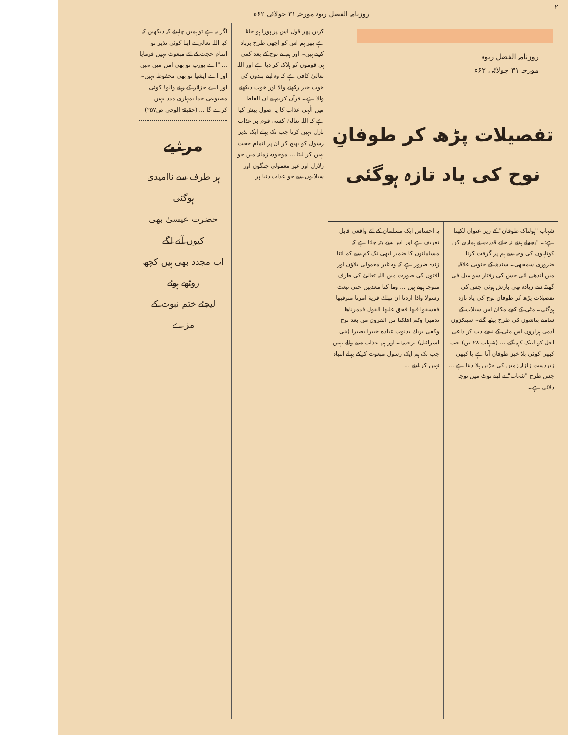۲ روزنامہ الفضل ربوہ مورخہ ۳۱ جولائی ۶۲ء
روزنامہ الفضل ربوہ
مورخہ ۳۱ جولائی ۶۲ء
تفصیلات پڑھ کر طوفانِ نوح کی یاد تازہ ہوگئی
شہاب "ہولناک طوفان" کے زیر عنوان لکھتا ہے:۔ "پچھلے ہفتے نہ جانے قدرت نے ہماری کن کوتاہیوں کی وجہ سے ہم پر گرفت کرنا ضروری سمجھی۔ سندھ کے جنوبی علاقہ میں آندھی آئی جس کی رفتار سو میل فی گھنٹہ سے زیادہ تھی بارش ہوئی جس کی تفصیلات پڑھ کر طوفان نوح کی یاد تازہ ہوگئی۔ مٹی کے کچے مکان اس سیلاب کے سامنے بتاشوں کی طرح بیٹھ گئے۔ سینکڑوں آدمی ہزاروں اس مٹی کے نیچے دب کر داعی اجل کو لبیک کہہ گئے ... (شہاب ۲۸ ص) جب کبھی کوئی بلا خیز طوفان آتا ہے یا کبھی زبردست زلزلہ زمین کی جڑیں ہلا دیتا ہے ... جس طرح "شہاب" نے اپنے نوٹ میں توجہ دلائی ہے۔
یہ احساس ایک مسلمان کے لئے واقعی قابل تعریف ہے اور اس سے پتہ چلتا ہے کہ مسلمانوں کا ضمیر ابھی تک کم سے کم اتنا زندہ ضرور ہے کہ وہ غیر معمولی بلاؤں اور آفتوں کی صورت میں اللہ تعالیٰ کی طرف متوجہ ہوتے ہیں ... وما کنا معذبین حتی نبعث رسولا واذا اردنا ان نهلك قرية امرنا مترفيها ففسقوا فيها فحق عليها القول فدمرناها تدميرا وكم اهلكنا من القرون من بعد نوح وكفى بربك بذنوب عباده خبيرا بصيرا (بنی اسرائیل) ترجمہ:۔ اور ہم عذاب دینے والے نہیں جب تک ہم ایک رسول مبعوث کرکے پہلے انتباہ نہیں کر لیتے ...
کریں پھر قول اس پر پورا ہو جاتا ہے پھر ہم اس کو اچھی طرح برباد کرتے ہیں۔ اور ہم نے نوح کے بعد کتنی ہی قوموں کو ہلاک کر دیا ہے اور اللہ تعالیٰ کافی ہے کہ وہ اپنے بندوں کی خوب خبر رکھنے والا اور خوب دیکھنے والا ہے۔ قرآن کریم نے ان الفاظ میں الٰہی عذاب کا یہ اصول پیش کیا ہے کہ اللہ تعالیٰ کسی قوم پر عذاب نازل نہیں کرتا جب تک پہلے ایک نذیر رسول کو بھیج کر ان پر اتمام حجت نہیں کر لیتا ... موجودہ زمانہ میں جو زلازل اور غیر معمولی جنگوں اور سیلابوں سے جو عذاب دنیا پر
اگر یہ ہے تو ہمیں چاہیئے کہ دیکھیں کہ کیا اللہ تعالیٰ نے اپنا کوئی نذیر تو اتمام حجت کے لئے مبعوث نہیں فرمایا ... "اے یورپ تو بھی امن میں نہیں اور اے ایشیا تو بھی محفوظ نہیں۔ اور اے جزائر کے رہنے والو! کوئی مصنوعی خدا تمہاری مدد نہیں کرے گا ... (حقیقۃ الوحی ص۲۵۷)
مرثیے
ہر طرف سے ناامیدی ہوگئی
حضرت عیسیٰ بھی کیوں آنے لگے
اب مجدد بھی ہیں کچھ روٹھے ہوئے
لیجئے ختم نبوت کے مزے